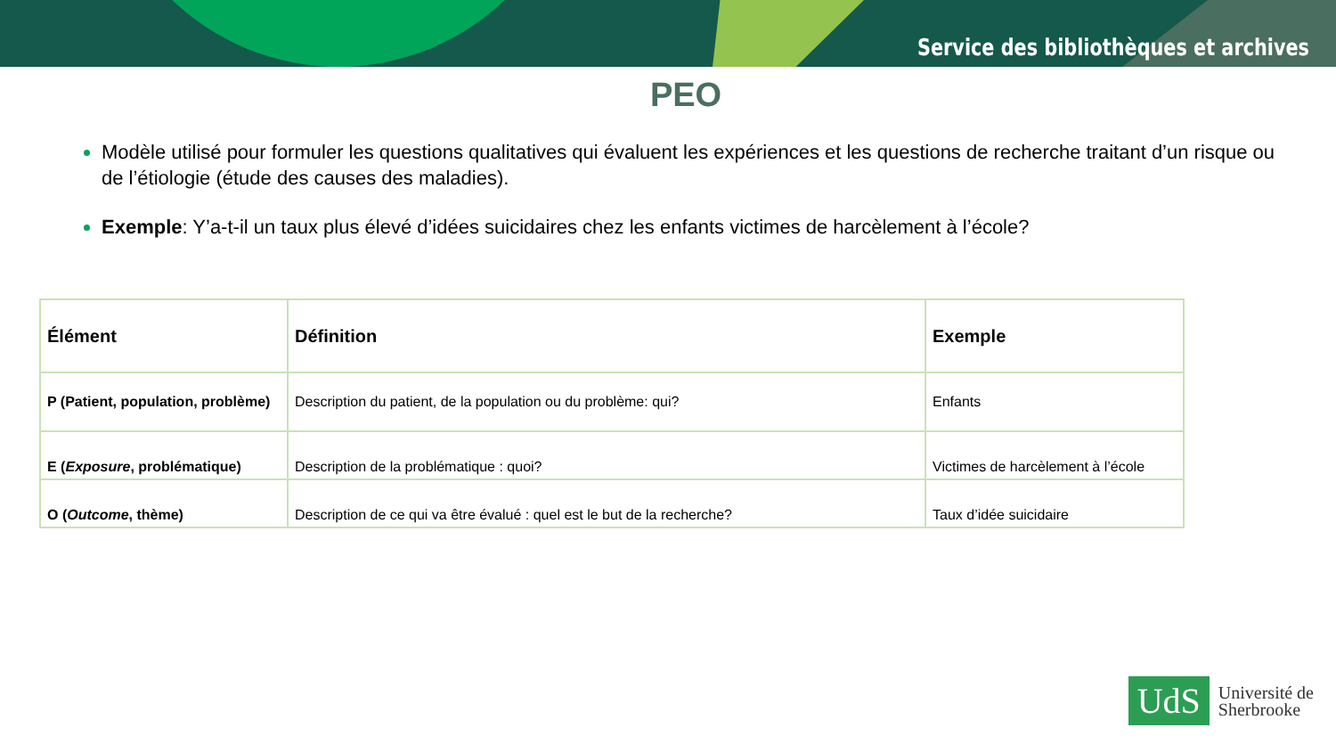Service des bibliothèques et archives
PEO
Modèle utilisé pour formuler les questions qualitatives qui évaluent les expériences et les questions de recherche traitant d’un risque ou de l’étiologie (étude des causes des maladies).
Exemple: Y’a-t-il un taux plus élevé d’idées suicidaires chez les enfants victimes de harcèlement à l’école?
| Élément | Définition | Exemple |
| --- | --- | --- |
| P (Patient, population, problème) | Description du patient, de la population ou du problème: qui? | Enfants |
| E ( Exposure , problématique) | Description de la problématique : quoi? | Victimes de harcèlement à l’école |
| O ( Outcome , thème) | Description de ce qui va être évalué : quel est le but de la recherche? | Taux d’idée suicidaire |
UdS
Université de
Sherbrooke